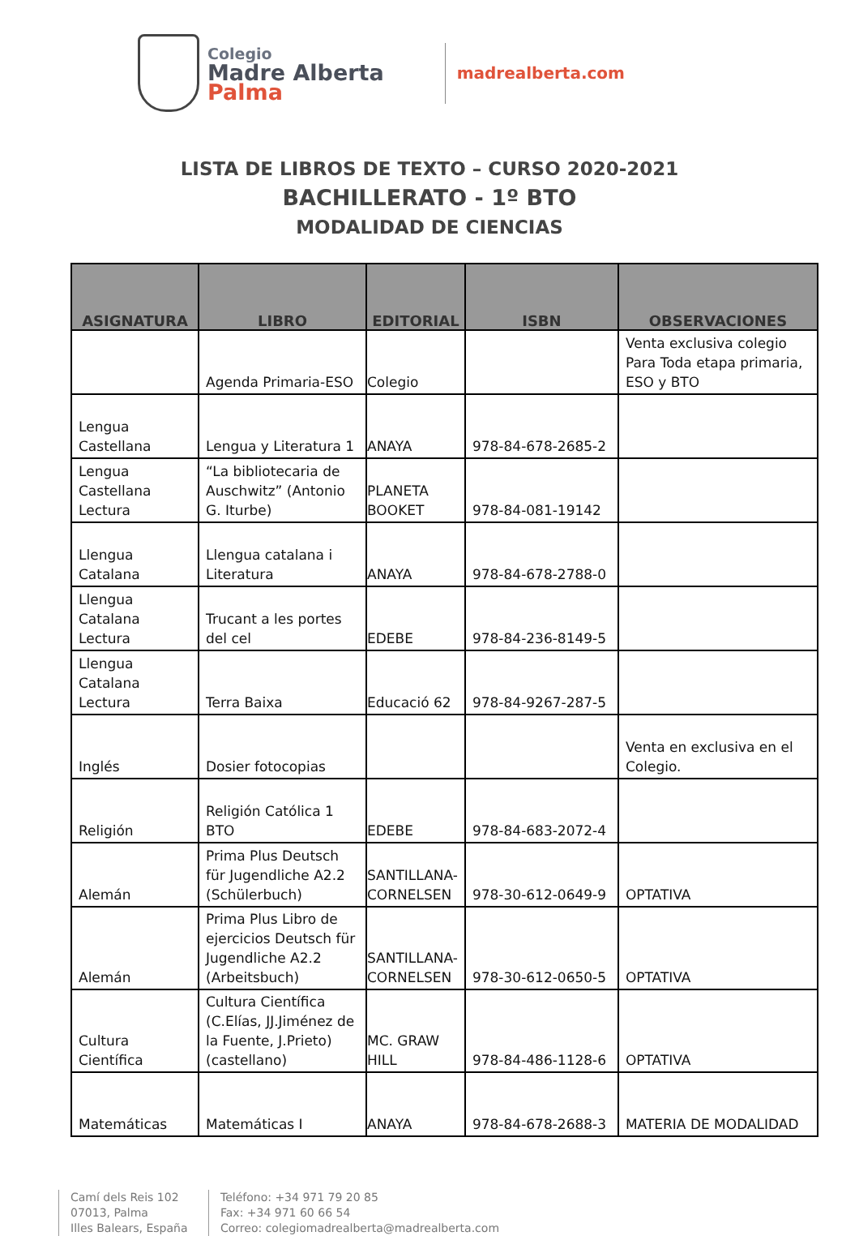Colegio
Madre Alberta
Palma
madrealberta.com
LISTA DE LIBROS DE TEXTO – CURSO 2020-2021
BACHILLERATO - 1º BTO
MODALIDAD DE CIENCIAS
| ASIGNATURA | LIBRO | EDITORIAL | ISBN | OBSERVACIONES |
| --- | --- | --- | --- | --- |
| | Agenda Primaria-ESO | Colegio | | Venta exclusiva colegio Para Toda etapa primaria, ESO y BTO |
| Lengua Castellana | Lengua y Literatura 1 | ANAYA | 978-84-678-2685-2 | |
| Lengua Castellana Lectura | “La bibliotecaria de Auschwitz” (Antonio G. Iturbe) | PLANETA BOOKET | 978-84-081-19142 | |
| Llengua Catalana | Llengua catalana i Literatura | ANAYA | 978-84-678-2788-0 | |
| Llengua Catalana Lectura | Trucant a les portes del cel | EDEBE | 978-84-236-8149-5 | |
| Llengua Catalana Lectura | Terra Baixa | Educació 62 | 978-84-9267-287-5 | |
| Inglés | Dosier fotocopias | | | Venta en exclusiva en el Colegio. |
| Religión | Religión Católica 1 BTO | EDEBE | 978-84-683-2072-4 | |
| Alemán | Prima Plus Deutsch für Jugendliche A2.2 (Schülerbuch) | SANTILLANA-CORNELSEN | 978-30-612-0649-9 | OPTATIVA |
| Alemán | Prima Plus Libro de ejercicios Deutsch für Jugendliche A2.2 (Arbeitsbuch) | SANTILLANA-CORNELSEN | 978-30-612-0650-5 | OPTATIVA |
| Cultura Científica | Cultura Científica (C.Elías, JJ.Jiménez de la Fuente, J.Prieto) (castellano) | MC. GRAW HILL | 978-84-486-1128-6 | OPTATIVA |
| Matemáticas | Matemáticas I | ANAYA | 978-84-678-2688-3 | MATERIA DE MODALIDAD |
Camí dels Reis 102
07013, Palma
Illes Balears, España
Teléfono: +34 971 79 20 85
Fax: +34 971 60 66 54
Correo: colegiomadrealberta@madrealberta.com